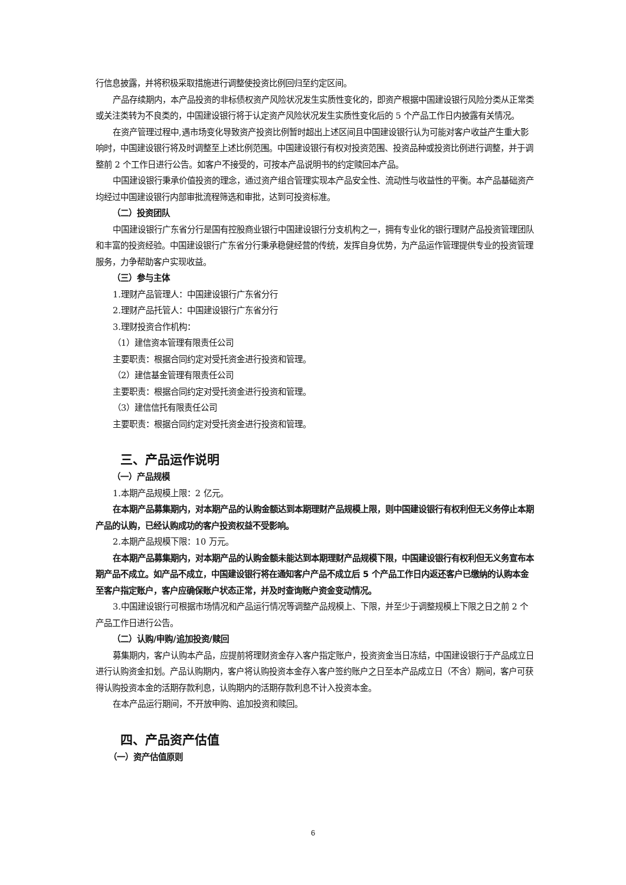行信息披露，并将积极采取措施进行调整使投资比例回归至约定区间。
产品存续期内，本产品投资的非标债权资产风险状况发生实质性变化的，即资产根据中国建设银行风险分类从正常类或关注类转为不良类的，中国建设银行将于认定资产风险状况发生实质性变化后的 5 个产品工作日内披露有关情况。
在资产管理过程中,遇市场变化导致资产投资比例暂时超出上述区间且中国建设银行认为可能对客户收益产生重大影响时，中国建设银行将及时调整至上述比例范围。中国建设银行有权对投资范围、投资品种或投资比例进行调整，并于调整前 2 个工作日进行公告。如客户不接受的，可按本产品说明书的约定赎回本产品。
中国建设银行秉承价值投资的理念，通过资产组合管理实现本产品安全性、流动性与收益性的平衡。本产品基础资产均经过中国建设银行内部审批流程筛选和审批，达到可投资标准。
（二）投资团队
中国建设银行广东省分行是国有控股商业银行中国建设银行分支机构之一，拥有专业化的银行理财产品投资管理团队和丰富的投资经验。中国建设银行广东省分行秉承稳健经营的传统，发挥自身优势，为产品运作管理提供专业的投资管理服务，力争帮助客户实现收益。
（三）参与主体
1.理财产品管理人：中国建设银行广东省分行
2.理财产品托管人：中国建设银行广东省分行
3.理财投资合作机构：
（1）建信资本管理有限责任公司
主要职责：根据合同约定对受托资金进行投资和管理。
（2）建信基金管理有限责任公司
主要职责：根据合同约定对受托资金进行投资和管理。
（3）建信信托有限责任公司
主要职责：根据合同约定对受托资金进行投资和管理。
三、产品运作说明
（一）产品规模
1.本期产品规模上限：2 亿元。
在本期产品募集期内，对本期产品的认购金额达到本期理财产品规模上限，则中国建设银行有权利但无义务停止本期产品的认购，已经认购成功的客户投资权益不受影响。
2.本期产品规模下限：10 万元。
在本期产品募集期内，对本期产品的认购金额未能达到本期理财产品规模下限，中国建设银行有权利但无义务宣布本期产品不成立。如产品不成立，中国建设银行将在通知客户产品不成立后 5 个产品工作日内返还客户已缴纳的认购本金至客户指定账户，客户应确保账户状态正常，并及时查询账户资金变动情况。
3.中国建设银行可根据市场情况和产品运行情况等调整产品规模上、下限，并至少于调整规模上下限之日之前 2 个产品工作日进行公告。
（二）认购/申购/追加投资/赎回
募集期内，客户认购本产品，应提前将理财资金存入客户指定账户，投资资金当日冻结，中国建设银行于产品成立日进行认购资金扣划。产品认购期内，客户将认购投资本金存入客户签约账户之日至本产品成立日（不含）期间，客户可获得认购投资本金的活期存款利息，认购期内的活期存款利息不计入投资本金。
在本产品运行期间，不开放申购、追加投资和赎回。
四、产品资产估值
（一）资产估值原则
6